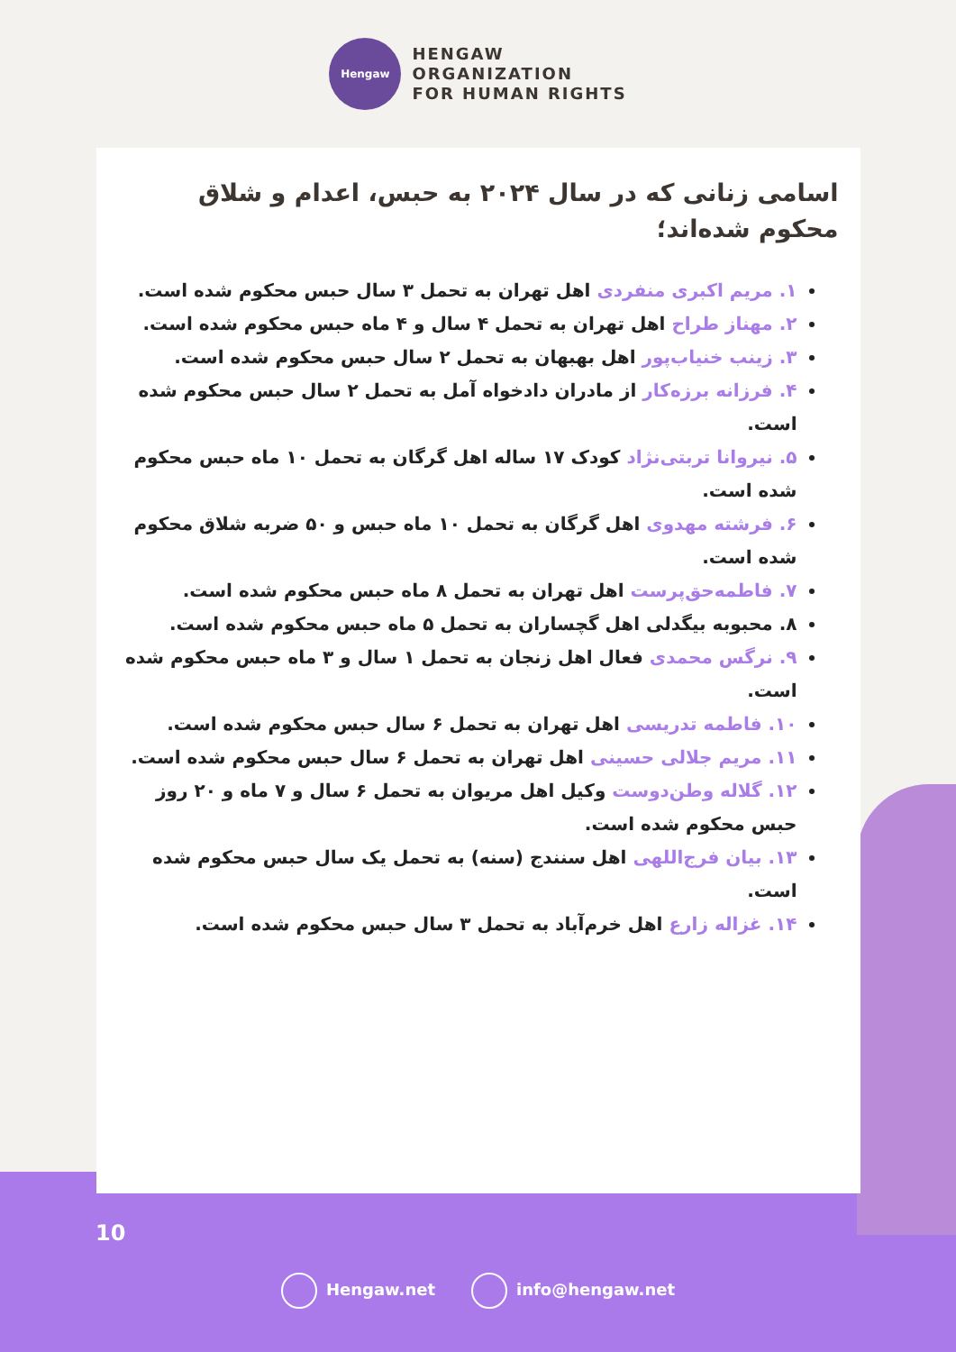Hengaw
HENGAW
ORGANIZATION
FOR HUMAN RIGHTS
اسامی زنانی که در سال ۲۰۲۴ به حبس، اعدام و شلاق محکوم شده‌اند؛
۱. مریم اکبری منفردی اهل تهران به تحمل ۳ سال حبس محکوم شده است.
۲. مهناز طراح اهل تهران به تحمل ۴ سال و ۴ ماه حبس محکوم شده است.
۳. زینب خنیاب‌پور اهل بهبهان به تحمل ۲ سال حبس محکوم شده است.
۴. فرزانه برزه‌کار از مادران دادخواه آمل به تحمل ۲ سال حبس محکوم شده است.
۵. نیروانا تربتی‌نژاد کودک ۱۷ ساله اهل گرگان به تحمل ۱۰ ماه حبس محکوم شده است.
۶. فرشته مهدوی اهل گرگان به تحمل ۱۰ ماه حبس و ۵۰ ضربه شلاق محکوم شده است.
۷. فاطمه‌حق‌پرست اهل تهران به تحمل ۸ ماه حبس محکوم شده است.
۸. محبوبه بیگدلی اهل گچساران به تحمل ۵ ماه حبس محکوم شده است.
۹. نرگس محمدی فعال اهل زنجان به تحمل ۱ سال و ۳ ماه حبس محکوم شده است.
۱۰. فاطمه تدریسی اهل تهران به تحمل ۶ سال حبس محکوم شده است.
۱۱. مریم جلالی حسینی اهل تهران به تحمل ۶ سال حبس محکوم شده است.
۱۲. گلاله وطن‌دوست وکیل اهل مریوان به تحمل ۶ سال و ۷ ماه و ۲۰ روز حبس محکوم شده است.
۱۳. بیان فرج‌اللهی اهل سنندج (سنه) به تحمل یک سال حبس محکوم شده است.
۱۴. غزاله زارع اهل خرم‌آباد به تحمل ۳ سال حبس محکوم شده است.
10
Hengaw.net info@hengaw.net